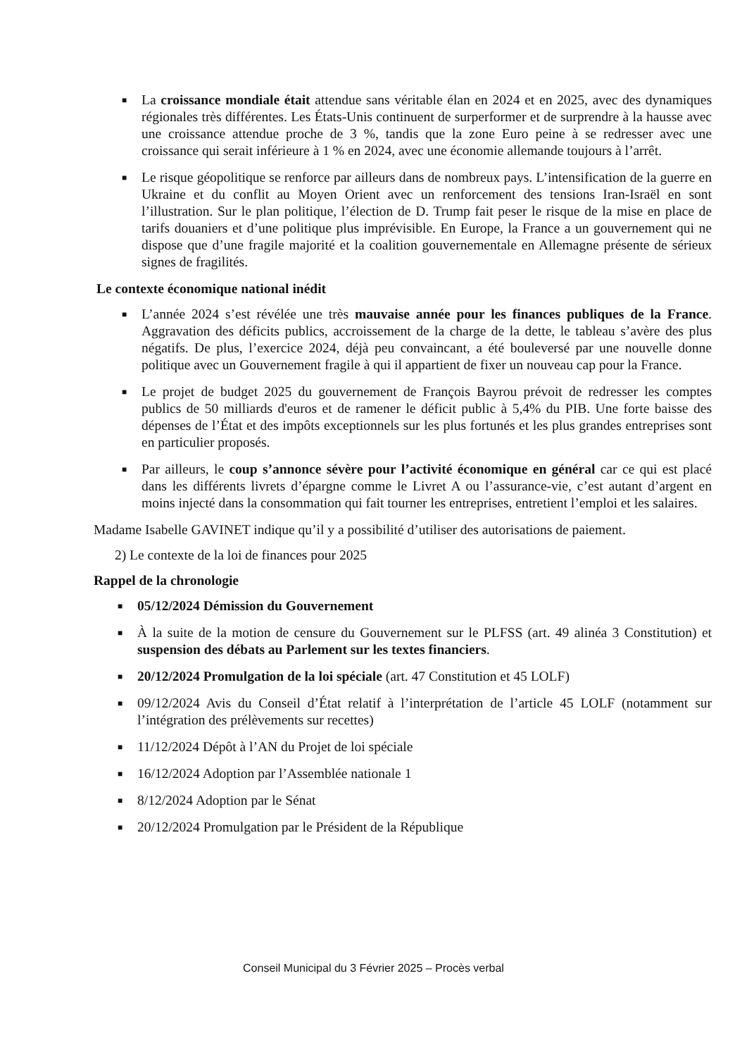■ La croissance mondiale était attendue sans véritable élan en 2024 et en 2025, avec des dynamiques régionales très différentes. Les États-Unis continuent de surperformer et de surprendre à la hausse avec une croissance attendue proche de 3 %, tandis que la zone Euro peine à se redresser avec une croissance qui serait inférieure à 1 % en 2024, avec une économie allemande toujours à l’arrêt.
■ Le risque géopolitique se renforce par ailleurs dans de nombreux pays. L’intensification de la guerre en Ukraine et du conflit au Moyen Orient avec un renforcement des tensions Iran-Israël en sont l’illustration. Sur le plan politique, l’élection de D. Trump fait peser le risque de la mise en place de tarifs douaniers et d’une politique plus imprévisible. En Europe, la France a un gouvernement qui ne dispose que d’une fragile majorité et la coalition gouvernementale en Allemagne présente de sérieux signes de fragilités.
Le contexte économique national inédit
■ L’année 2024 s’est révélée une très mauvaise année pour les finances publiques de la France. Aggravation des déficits publics, accroissement de la charge de la dette, le tableau s’avère des plus négatifs. De plus, l’exercice 2024, déjà peu convaincant, a été bouleversé par une nouvelle donne politique avec un Gouvernement fragile à qui il appartient de fixer un nouveau cap pour la France.
■ Le projet de budget 2025 du gouvernement de François Bayrou prévoit de redresser les comptes publics de 50 milliards d'euros et de ramener le déficit public à 5,4% du PIB. Une forte baisse des dépenses de l’État et des impôts exceptionnels sur les plus fortunés et les plus grandes entreprises sont en particulier proposés.
■ Par ailleurs, le coup s’annonce sévère pour l’activité économique en général car ce qui est placé dans les différents livrets d’épargne comme le Livret A ou l’assurance-vie, c’est autant d’argent en moins injecté dans la consommation qui fait tourner les entreprises, entretient l’emploi et les salaires.
Madame Isabelle GAVINET indique qu’il y a possibilité d’utiliser des autorisations de paiement.
2) Le contexte de la loi de finances pour 2025
Rappel de la chronologie
■ 05/12/2024 Démission du Gouvernement
■ À la suite de la motion de censure du Gouvernement sur le PLFSS (art. 49 alinéa 3 Constitution) et suspension des débats au Parlement sur les textes financiers.
■ 20/12/2024 Promulgation de la loi spéciale (art. 47 Constitution et 45 LOLF)
■ 09/12/2024 Avis du Conseil d’État relatif à l’interprétation de l’article 45 LOLF (notamment sur l’intégration des prélèvements sur recettes)
■ 11/12/2024 Dépôt à l’AN du Projet de loi spéciale
■ 16/12/2024 Adoption par l’Assemblée nationale 1
■ 8/12/2024 Adoption par le Sénat
■ 20/12/2024 Promulgation par le Président de la République
Conseil Municipal du 3 Février 2025 – Procès verbal